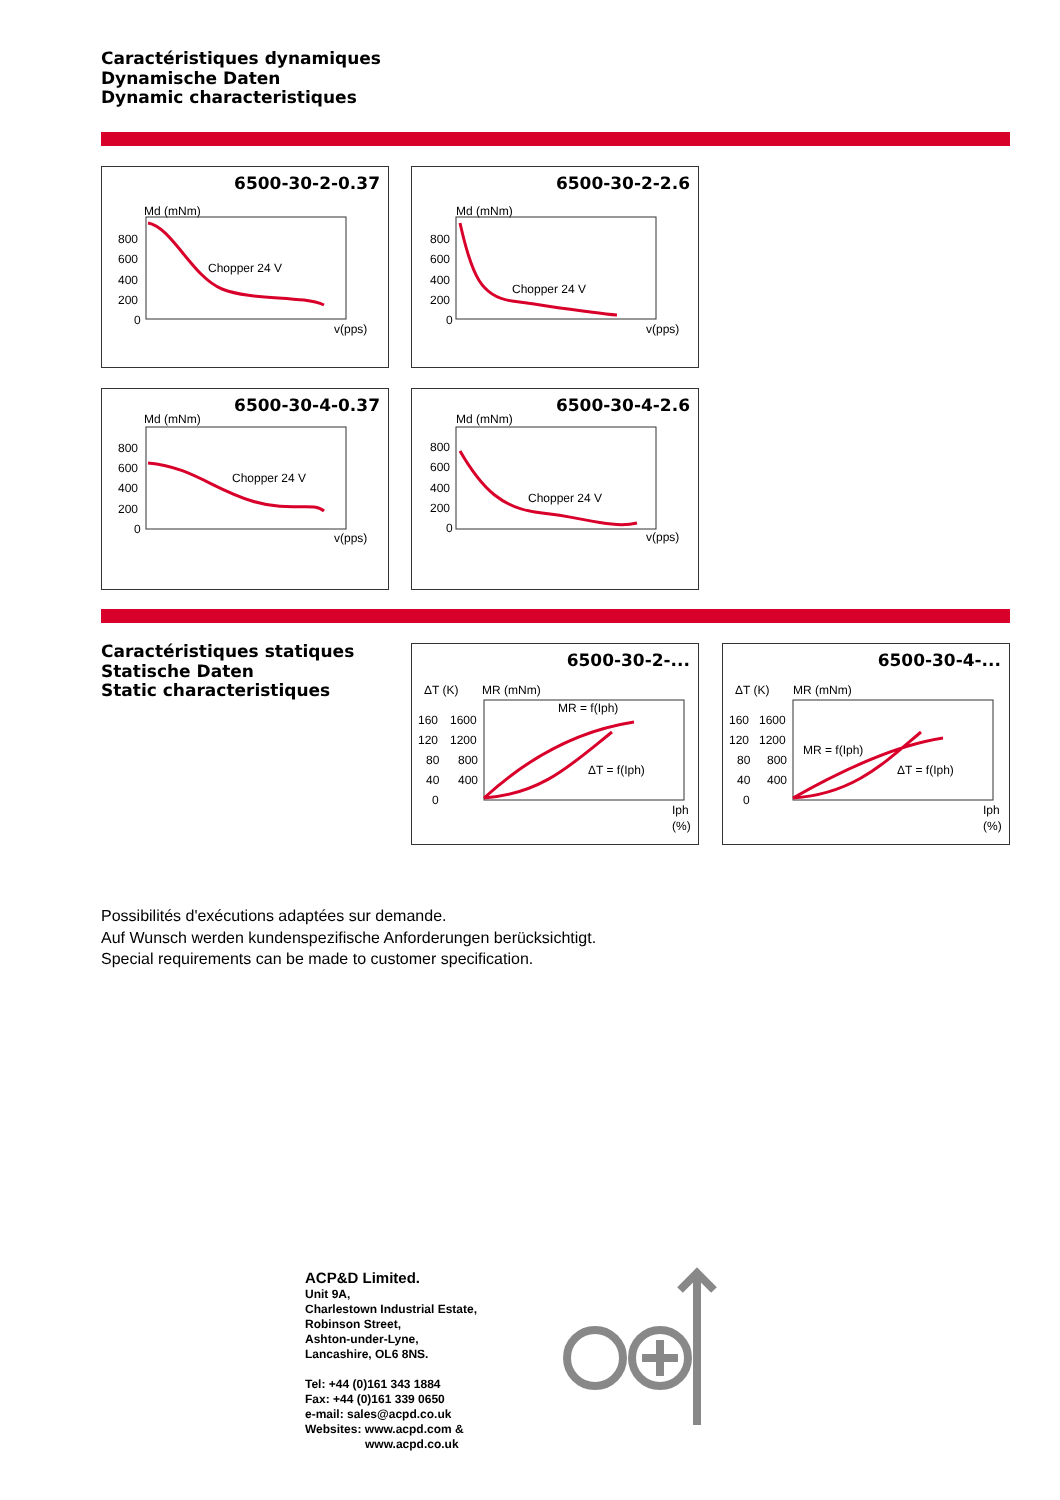Caractéristiques dynamiques
Dynamische Daten
Dynamic characteristiques
6500-30-2-0.37
Md (mNm)
800
600
400
200
0
Chopper 24 V
v(pps)
6500-30-2-2.6
Md (mNm)
800
600
400
200
0
Chopper 24 V
v(pps)
6500-30-4-0.37
Md (mNm)
800
600
400
200
0
Chopper 24 V
v(pps)
6500-30-4-2.6
Md (mNm)
800
600
400
200
0
Chopper 24 V
v(pps)
Caractéristiques statiques
Statische Daten
Static characteristiques
6500-30-2-...
ΔT (K)
MR (mNm)
160
1600
120
1200
80
800
40
400
0
MR = f(Iph)
ΔT = f(Iph)
Iph
(%)
6500-30-4-...
ΔT (K)
MR (mNm)
160
1600
120
1200
80
800
40
400
0
MR = f(Iph)
ΔT = f(Iph)
Iph
(%)
Possibilités d'exécutions adaptées sur demande.
Auf Wunsch werden kundenspezifische Anforderungen berücksichtigt.
Special requirements can be made to customer specification.
ACP&D Limited.
Unit 9A,
Charlestown Industrial Estate,
Robinson Street,
Ashton-under-Lyne,
Lancashire, OL6 8NS.
Tel: +44 (0)161 343 1884
Fax: +44 (0)161 339 0650
e-mail: sales@acpd.co.uk
Websites: www.acpd.com &
www.acpd.co.uk